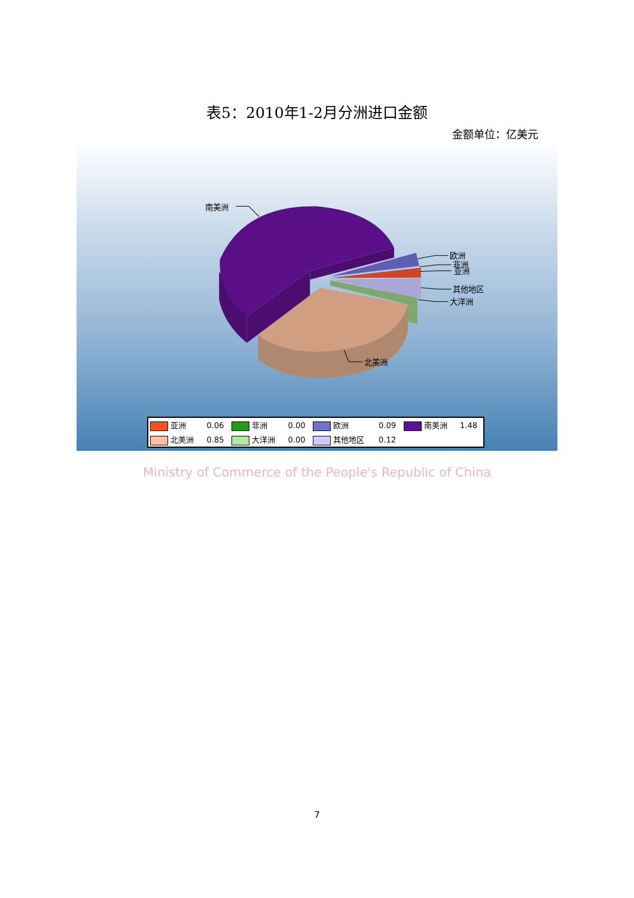表5：2010年1-2月分洲进口金额
金额单位：亿美元
南美洲
欧洲
非洲
亚洲
其他地区
大洋洲
北美洲
| 亚洲 | 0.06 | 非洲 | 0.00 | 欧洲 | 0.09 | 南美洲 | 1.48 |
| 北美洲 | 0.85 | 大洋洲 | 0.00 | 其他地区 | 0.12 | | |
Ministry of Commerce of the People's Republic of China
7